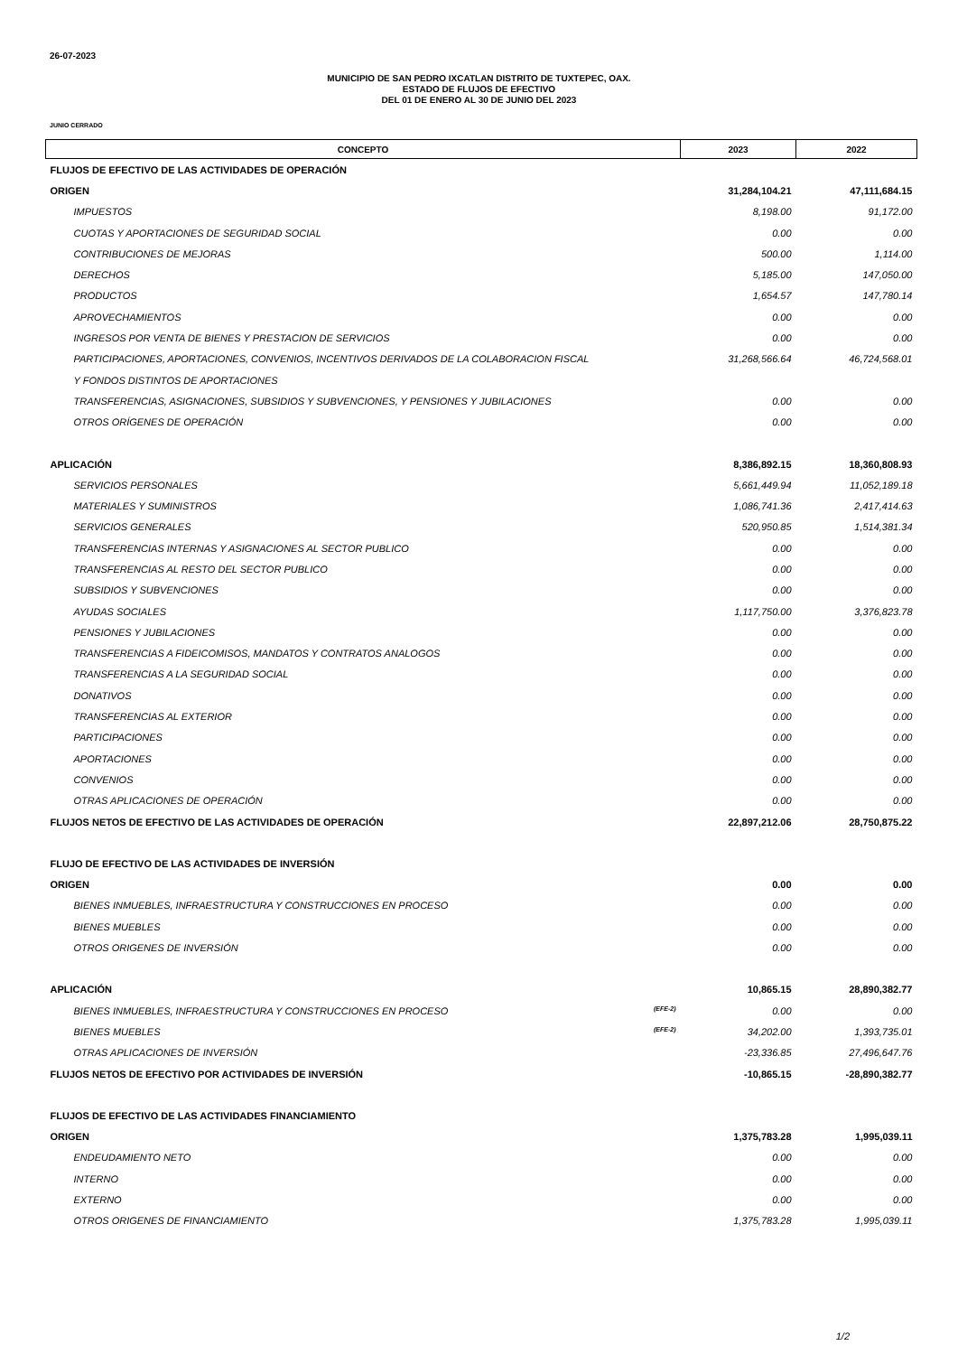26-07-2023
MUNICIPIO DE SAN PEDRO IXCATLAN DISTRITO DE TUXTEPEC, OAX.
ESTADO DE FLUJOS DE EFECTIVO
DEL 01 DE ENERO AL 30 DE JUNIO DEL 2023
JUNIO CERRADO
| CONCEPTO | 2023 | 2022 |
| --- | --- | --- |
| FLUJOS DE EFECTIVO DE LAS ACTIVIDADES DE OPERACIÓN | | |
| ORIGEN | 31,284,104.21 | 47,111,684.15 |
| IMPUESTOS | 8,198.00 | 91,172.00 |
| CUOTAS Y APORTACIONES DE SEGURIDAD SOCIAL | 0.00 | 0.00 |
| CONTRIBUCIONES DE MEJORAS | 500.00 | 1,114.00 |
| DERECHOS | 5,185.00 | 147,050.00 |
| PRODUCTOS | 1,654.57 | 147,780.14 |
| APROVECHAMIENTOS | 0.00 | 0.00 |
| INGRESOS POR VENTA DE BIENES Y PRESTACION DE SERVICIOS | 0.00 | 0.00 |
| PARTICIPACIONES, APORTACIONES, CONVENIOS, INCENTIVOS DERIVADOS DE LA COLABORACION FISCAL | 31,268,566.64 | 46,724,568.01 |
| Y FONDOS DISTINTOS DE APORTACIONES | | |
| TRANSFERENCIAS, ASIGNACIONES, SUBSIDIOS Y SUBVENCIONES, Y PENSIONES Y JUBILACIONES | 0.00 | 0.00 |
| OTROS ORÍGENES DE OPERACIÓN | 0.00 | 0.00 |
| APLICACIÓN | 8,386,892.15 | 18,360,808.93 |
| SERVICIOS PERSONALES | 5,661,449.94 | 11,052,189.18 |
| MATERIALES Y SUMINISTROS | 1,086,741.36 | 2,417,414.63 |
| SERVICIOS GENERALES | 520,950.85 | 1,514,381.34 |
| TRANSFERENCIAS INTERNAS Y ASIGNACIONES AL SECTOR PUBLICO | 0.00 | 0.00 |
| TRANSFERENCIAS AL RESTO DEL SECTOR PUBLICO | 0.00 | 0.00 |
| SUBSIDIOS Y SUBVENCIONES | 0.00 | 0.00 |
| AYUDAS SOCIALES | 1,117,750.00 | 3,376,823.78 |
| PENSIONES Y JUBILACIONES | 0.00 | 0.00 |
| TRANSFERENCIAS A FIDEICOMISOS, MANDATOS Y CONTRATOS ANALOGOS | 0.00 | 0.00 |
| TRANSFERENCIAS A LA SEGURIDAD SOCIAL | 0.00 | 0.00 |
| DONATIVOS | 0.00 | 0.00 |
| TRANSFERENCIAS AL EXTERIOR | 0.00 | 0.00 |
| PARTICIPACIONES | 0.00 | 0.00 |
| APORTACIONES | 0.00 | 0.00 |
| CONVENIOS | 0.00 | 0.00 |
| OTRAS APLICACIONES DE OPERACIÓN | 0.00 | 0.00 |
| FLUJOS NETOS DE EFECTIVO DE LAS ACTIVIDADES DE OPERACIÓN | 22,897,212.06 | 28,750,875.22 |
| FLUJO DE EFECTIVO DE LAS ACTIVIDADES DE INVERSIÓN | | |
| ORIGEN | 0.00 | 0.00 |
| BIENES INMUEBLES, INFRAESTRUCTURA Y CONSTRUCCIONES EN PROCESO | 0.00 | 0.00 |
| BIENES MUEBLES | 0.00 | 0.00 |
| OTROS ORIGENES DE INVERSIÓN | 0.00 | 0.00 |
| APLICACIÓN | 10,865.15 | 28,890,382.77 |
| BIENES INMUEBLES, INFRAESTRUCTURA Y CONSTRUCCIONES EN PROCESO (EFE-2) | 0.00 | 0.00 |
| BIENES MUEBLES (EFE-2) | 34,202.00 | 1,393,735.01 |
| OTRAS APLICACIONES DE INVERSIÓN | -23,336.85 | 27,496,647.76 |
| FLUJOS NETOS DE EFECTIVO POR ACTIVIDADES DE INVERSIÓN | -10,865.15 | -28,890,382.77 |
| FLUJOS DE EFECTIVO DE LAS ACTIVIDADES FINANCIAMIENTO | | |
| ORIGEN | 1,375,783.28 | 1,995,039.11 |
| ENDEUDAMIENTO NETO | 0.00 | 0.00 |
| INTERNO | 0.00 | 0.00 |
| EXTERNO | 0.00 | 0.00 |
| OTROS ORIGENES DE FINANCIAMIENTO | 1,375,783.28 | 1,995,039.11 |
1/2